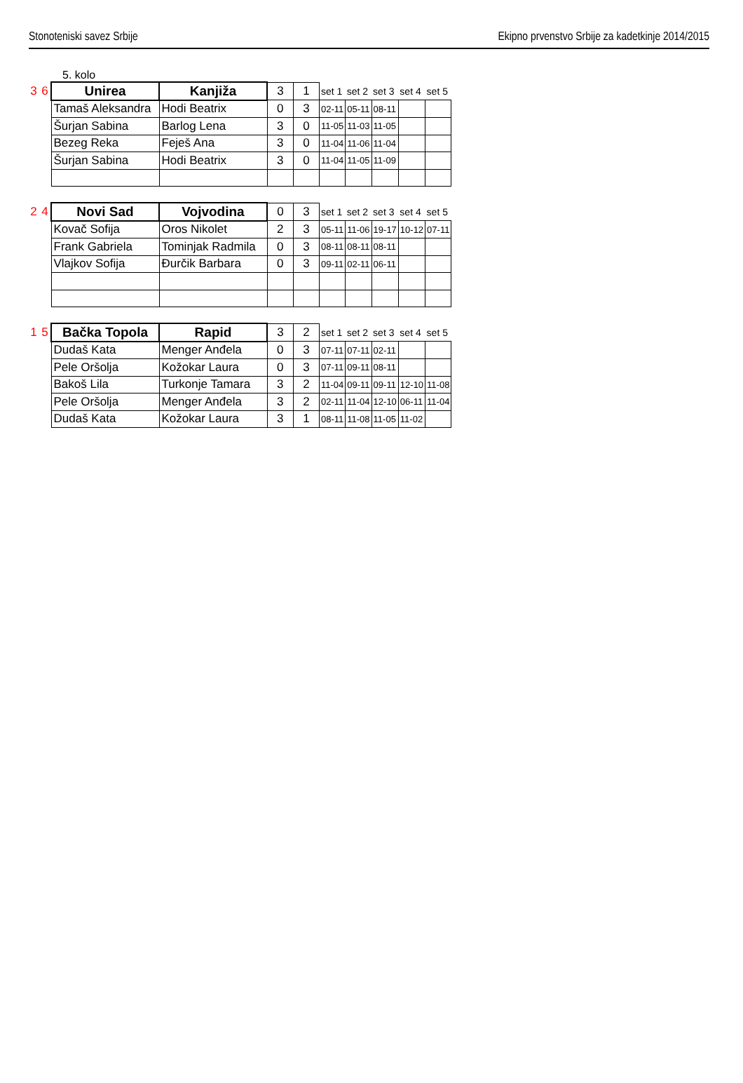Stonoteniski savez Srbije Ekipno prvenstvo Srbije za kadetkinje 2014/2015
5. kolo
| 3 | 6 | Unirea | Kanjiža | 3 | 1 | set 1 | set 2 | set 3 | set 4 | set 5 |
| | | Tamaš Aleksandra | Hodi Beatrix | 0 | 3 | 02-11 | 05-11 | 08-11 | | |
| | | Šurjan Sabina | Barlog Lena | 3 | 0 | 11-05 | 11-03 | 11-05 | | |
| | | Bezeg Reka | Feješ Ana | 3 | 0 | 11-04 | 11-06 | 11-04 | | |
| | | Šurjan Sabina | Hodi Beatrix | 3 | 0 | 11-04 | 11-05 | 11-09 | | |
| 2 | 4 | Novi Sad | Vojvodina | 0 | 3 | set 1 | set 2 | set 3 | set 4 | set 5 |
| | | Kovač Sofija | Oros Nikolet | 2 | 3 | 05-11 | 11-06 | 19-17 | 10-12 | 07-11 |
| | | Frank Gabriela | Tominjak Radmila | 0 | 3 | 08-11 | 08-11 | 08-11 | | |
| | | Vlajkov Sofija | Đurčik Barbara | 0 | 3 | 09-11 | 02-11 | 06-11 | | |
| 1 | 5 | Bačka Topola | Rapid | 3 | 2 | set 1 | set 2 | set 3 | set 4 | set 5 |
| | | Dudaš Kata | Menger Anđela | 0 | 3 | 07-11 | 07-11 | 02-11 | | |
| | | Pele Oršolja | Kožokar Laura | 0 | 3 | 07-11 | 09-11 | 08-11 | | |
| | | Bakoš Lila | Turkonje Tamara | 3 | 2 | 11-04 | 09-11 | 09-11 | 12-10 | 11-08 |
| | | Pele Oršolja | Menger Anđela | 3 | 2 | 02-11 | 11-04 | 12-10 | 06-11 | 11-04 |
| | | Dudaš Kata | Kožokar Laura | 3 | 1 | 08-11 | 11-08 | 11-05 | 11-02 | |